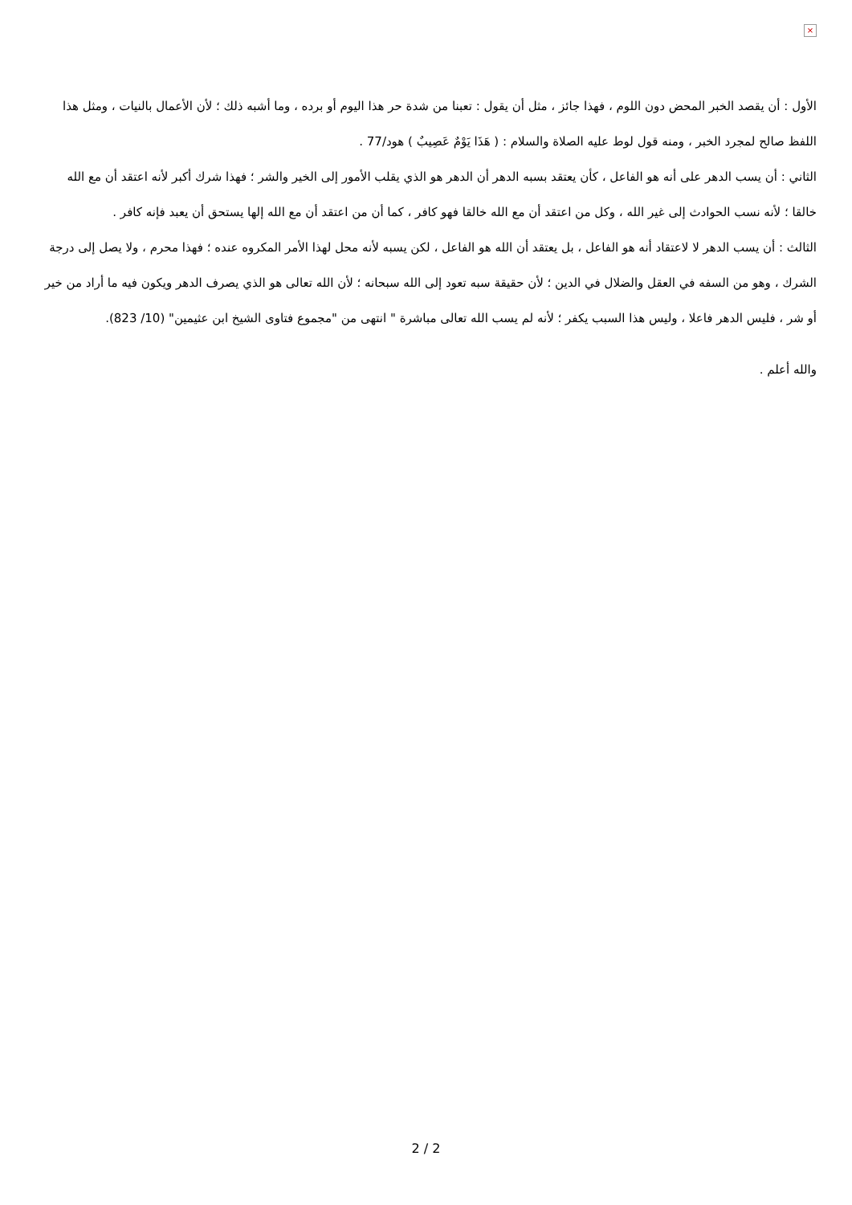×
الأول : أن يقصد الخبر المحض دون اللوم ، فهذا جائز ، مثل أن يقول : تعبنا من شدة حر هذا اليوم أو برده ، وما أشبه ذلك ؛ لأن الأعمال بالنيات ، ومثل هذا اللفظ صالح لمجرد الخبر ، ومنه قول لوط عليه الصلاة والسلام : ( هَذَا يَوْمٌ عَصِيبٌ ) هود/77 .
الثاني : أن يسب الدهر على أنه هو الفاعل ، كأن يعتقد بسبه الدهر أن الدهر هو الذي يقلب الأمور إلى الخير والشر ؛ فهذا شرك أكبر لأنه اعتقد أن مع الله خالقا ؛ لأنه نسب الحوادث إلى غير الله ، وكل من اعتقد أن مع الله خالقا فهو كافر ، كما أن من اعتقد أن مع الله إلها يستحق أن يعبد فإنه كافر .
الثالث : أن يسب الدهر لا لاعتقاد أنه هو الفاعل ، بل يعتقد أن الله هو الفاعل ، لكن يسبه لأنه محل لهذا الأمر المكروه عنده ؛ فهذا محرم ، ولا يصل إلى درجة الشرك ، وهو من السفه في العقل والضلال في الدين ؛ لأن حقيقة سبه تعود إلى الله سبحانه ؛ لأن الله تعالى هو الذي يصرف الدهر ويكون فيه ما أراد من خير أو شر ، فليس الدهر فاعلا ، وليس هذا السبب يكفر ؛ لأنه لم يسب الله تعالى مباشرة " انتهى من "مجموع فتاوى الشيخ ابن عثيمين" (10/ 823).
والله أعلم .
2 / 2